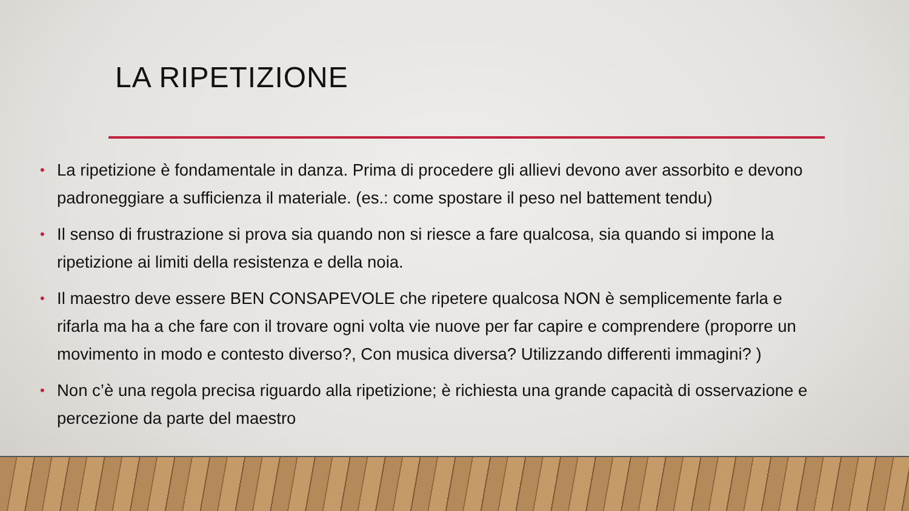LA RIPETIZIONE
• La ripetizione è fondamentale in danza. Prima di procedere gli allievi devono aver assorbito e devono padroneggiare a sufficienza il materiale. (es.: come spostare il peso nel battement tendu)
• Il senso di frustrazione si prova sia quando non si riesce a fare qualcosa, sia quando si impone la ripetizione ai limiti della resistenza e della noia.
• Il maestro deve essere BEN CONSAPEVOLE che ripetere qualcosa NON è semplicemente farla e rifarla ma ha a che fare con il trovare ogni volta vie nuove per far capire e comprendere (proporre un movimento in modo e contesto diverso?, Con musica diversa? Utilizzando differenti immagini? )
• Non c’è una regola precisa riguardo alla ripetizione; è richiesta una grande capacità di osservazione e percezione da parte del maestro